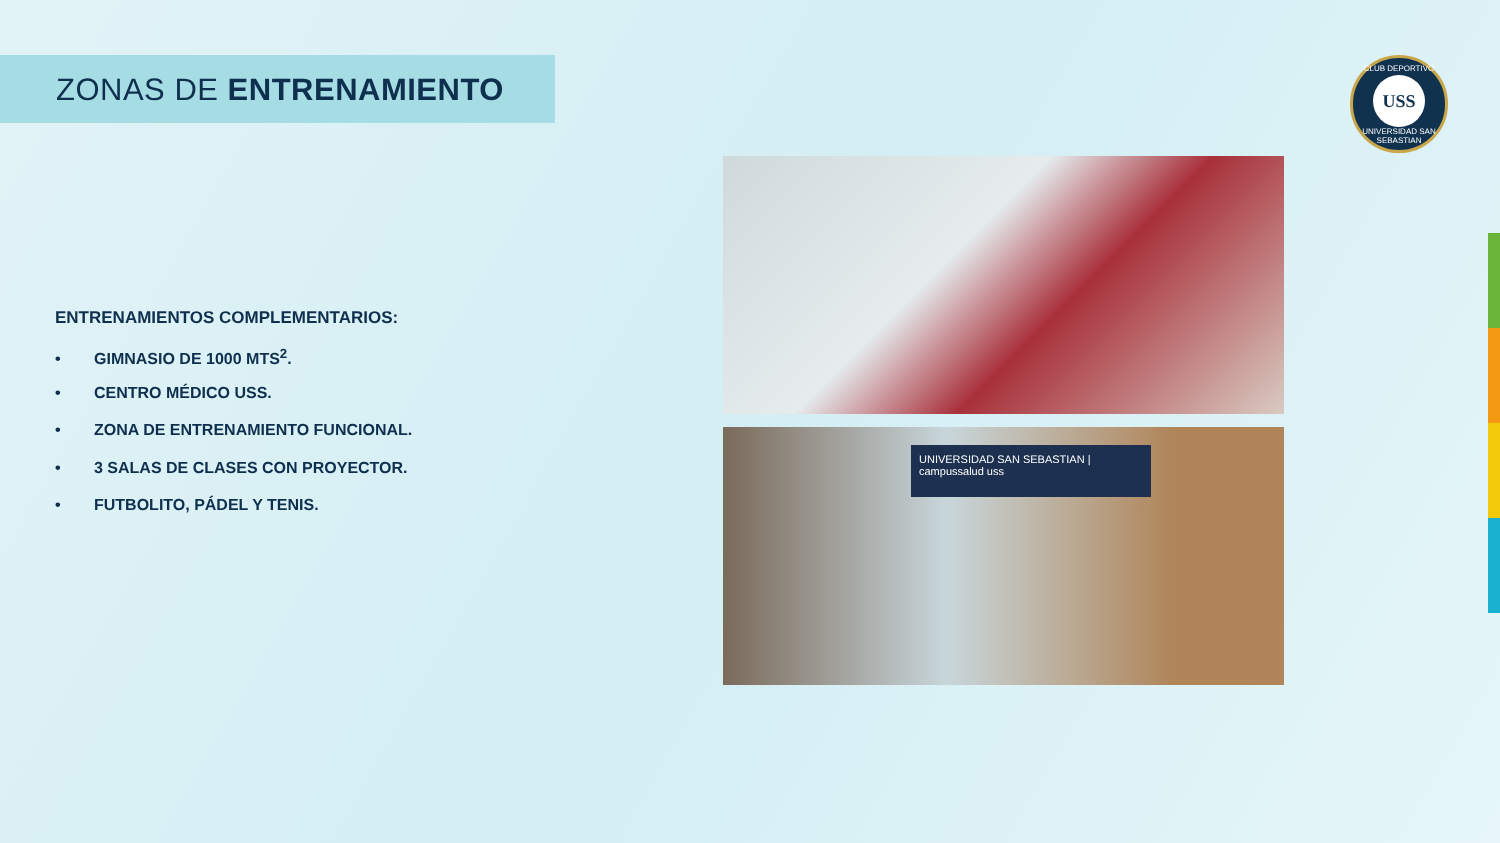ZONAS DE ENTRENAMIENTO
CLUB DEPORTIVO
USS
UNIVERSIDAD SAN SEBASTIAN
ENTRENAMIENTOS COMPLEMENTARIOS:
• GIMNASIO DE 1000 MTS<sup>2</sup>.
• CENTRO MÉDICO USS.
• ZONA DE ENTRENAMIENTO FUNCIONAL.
• 3 SALAS DE CLASES CON PROYECTOR.
• FUTBOLITO, PÁDEL Y TENIS.
UNIVERSIDAD SAN SEBASTIAN | campussalud uss